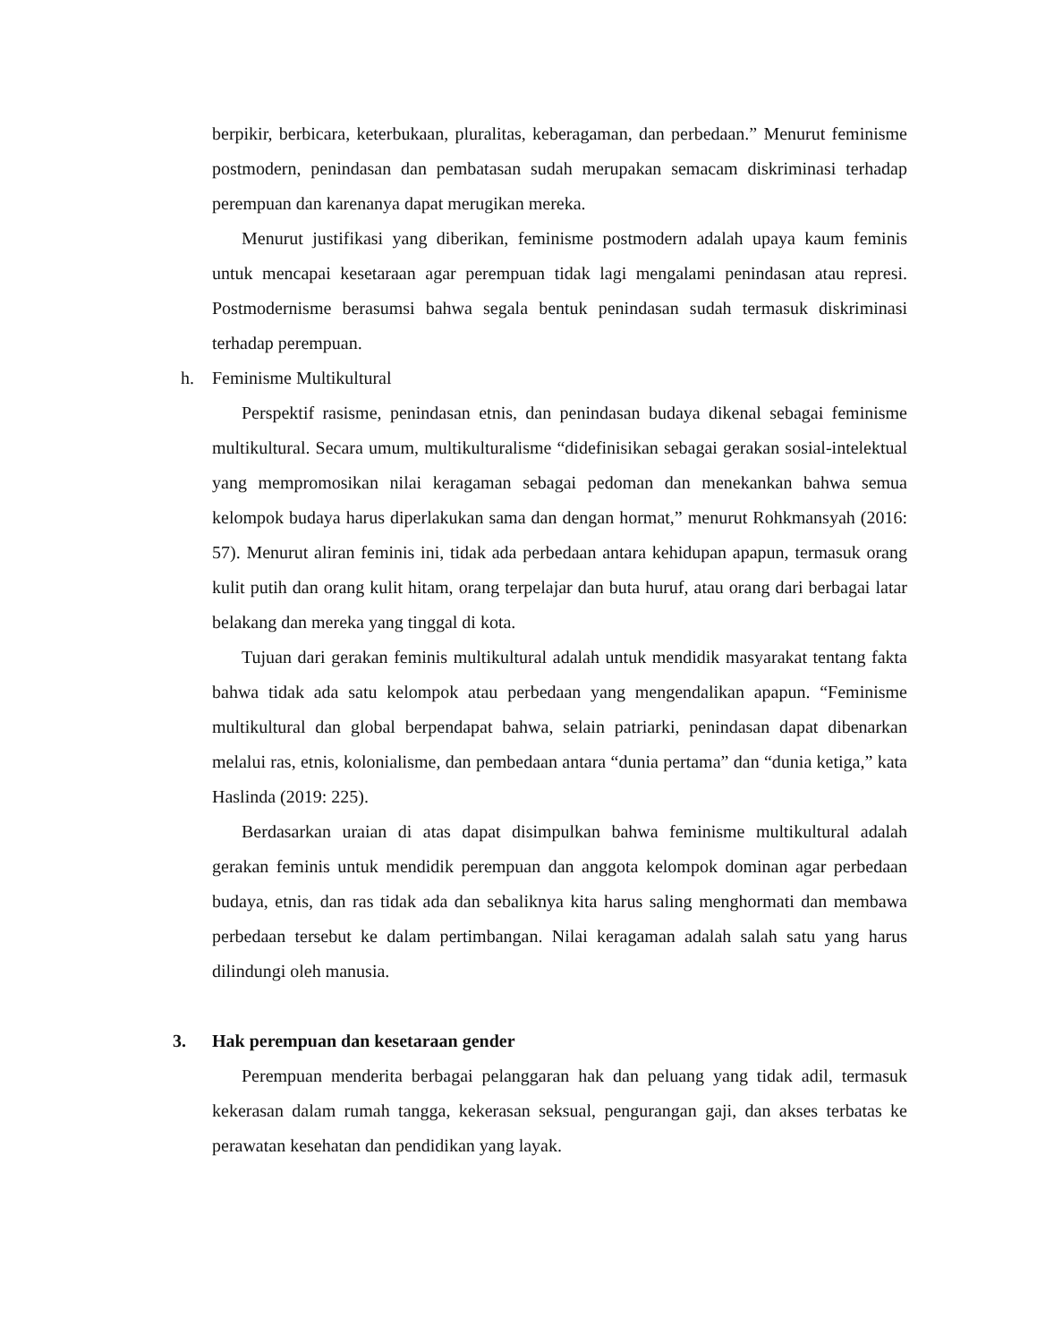berpikir, berbicara, keterbukaan, pluralitas, keberagaman, dan perbedaan.” Menurut feminisme postmodern, penindasan dan pembatasan sudah merupakan semacam diskriminasi terhadap perempuan dan karenanya dapat merugikan mereka.
Menurut justifikasi yang diberikan, feminisme postmodern adalah upaya kaum feminis untuk mencapai kesetaraan agar perempuan tidak lagi mengalami penindasan atau represi. Postmodernisme berasumsi bahwa segala bentuk penindasan sudah termasuk diskriminasi terhadap perempuan.
h. Feminisme Multikultural
Perspektif rasisme, penindasan etnis, dan penindasan budaya dikenal sebagai feminisme multikultural. Secara umum, multikulturalisme “didefinisikan sebagai gerakan sosial-intelektual yang mempromosikan nilai keragaman sebagai pedoman dan menekankan bahwa semua kelompok budaya harus diperlakukan sama dan dengan hormat,” menurut Rohkmansyah (2016: 57). Menurut aliran feminis ini, tidak ada perbedaan antara kehidupan apapun, termasuk orang kulit putih dan orang kulit hitam, orang terpelajar dan buta huruf, atau orang dari berbagai latar belakang dan mereka yang tinggal di kota.
Tujuan dari gerakan feminis multikultural adalah untuk mendidik masyarakat tentang fakta bahwa tidak ada satu kelompok atau perbedaan yang mengendalikan apapun. “Feminisme multikultural dan global berpendapat bahwa, selain patriarki, penindasan dapat dibenarkan melalui ras, etnis, kolonialisme, dan pembedaan antara “dunia pertama” dan “dunia ketiga,” kata Haslinda (2019: 225).
Berdasarkan uraian di atas dapat disimpulkan bahwa feminisme multikultural adalah gerakan feminis untuk mendidik perempuan dan anggota kelompok dominan agar perbedaan budaya, etnis, dan ras tidak ada dan sebaliknya kita harus saling menghormati dan membawa perbedaan tersebut ke dalam pertimbangan. Nilai keragaman adalah salah satu yang harus dilindungi oleh manusia.
3. Hak perempuan dan kesetaraan gender
Perempuan menderita berbagai pelanggaran hak dan peluang yang tidak adil, termasuk kekerasan dalam rumah tangga, kekerasan seksual, pengurangan gaji, dan akses terbatas ke perawatan kesehatan dan pendidikan yang layak.